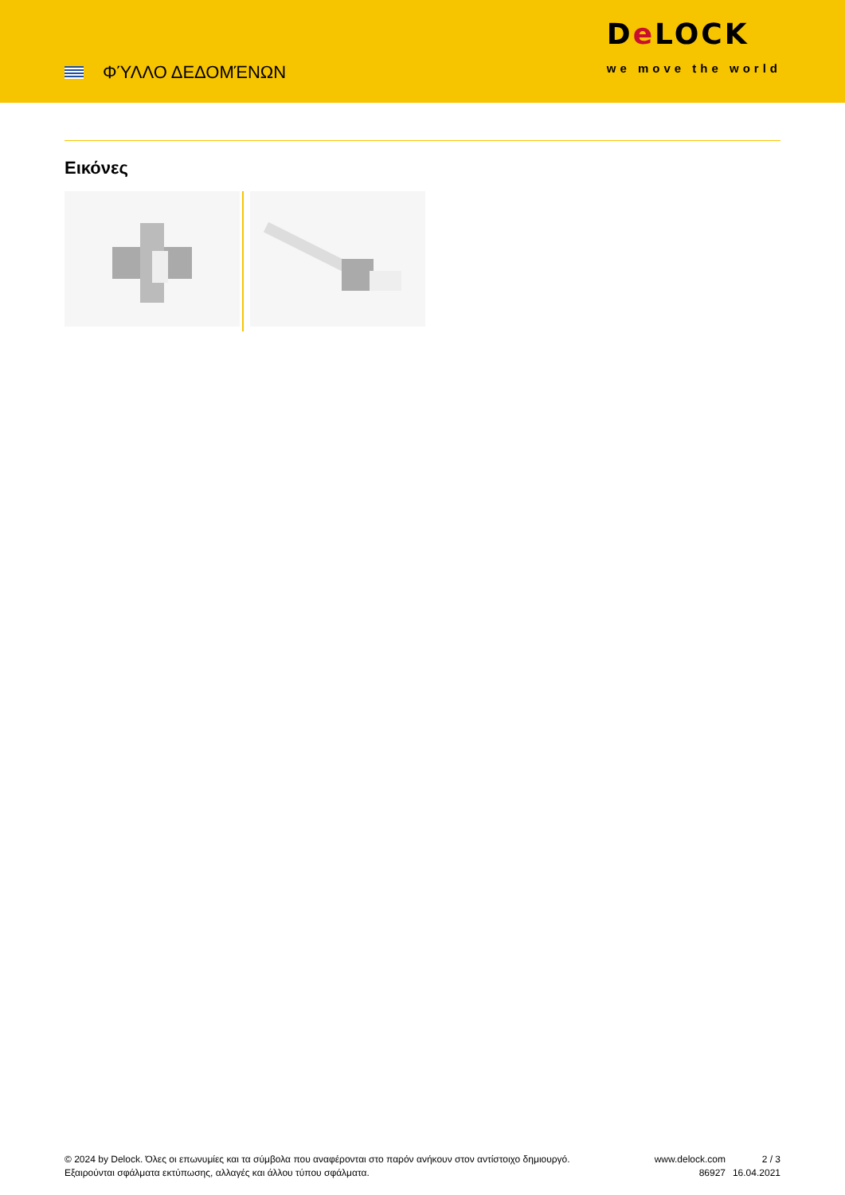ΦΎΛΛΟ ΔΕΔΟΜΈΝΩΝ
De LOCK
we move the world
Εικόνες
© 2024 by Delock. Όλες οι επωνυμίες και τα σύμβολα που αναφέρονται στο παρόν ανήκουν στον αντίστοιχο δημιουργό. Εξαιρούνται σφάλματα εκτύπωσης, αλλαγές και άλλου τύπου σφάλματα.
www.delock.com
86927
2 / 3
16.04.2021